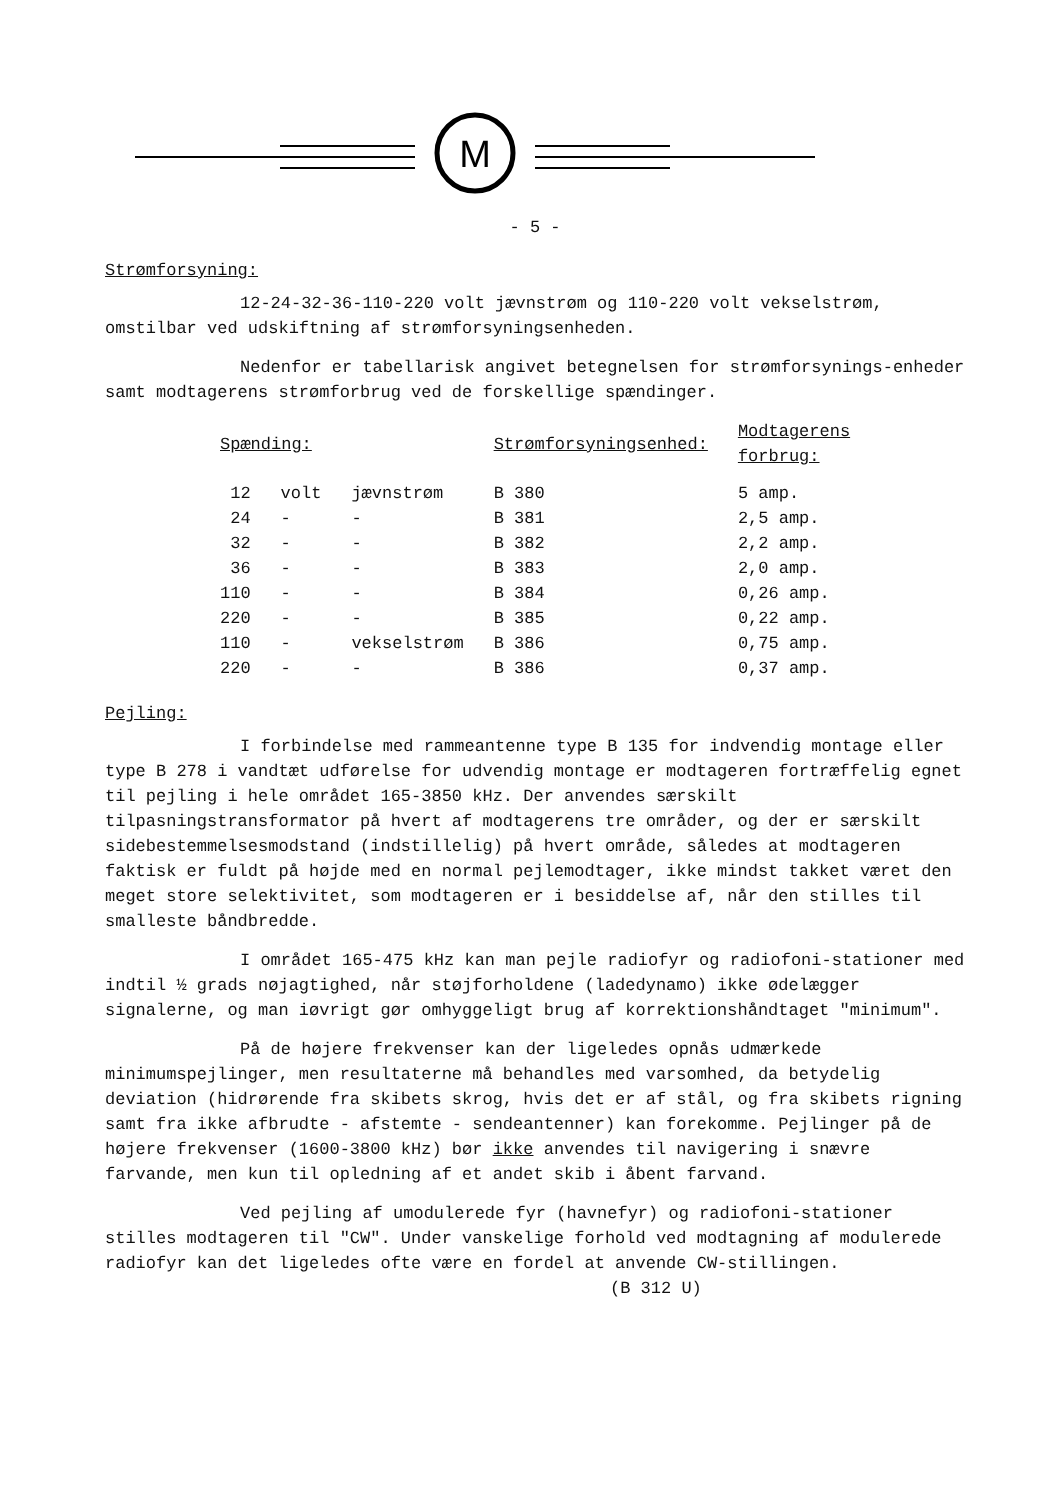M
- 5 -
Strømforsyning:
12-24-32-36-110-220 volt jævnstrøm og 110-220 volt vekselstrøm, omstilbar ved udskiftning af strømforsyningsenheden.
Nedenfor er tabellarisk angivet betegnelsen for strømforsynings-enheder samt modtagerens strømforbrug ved de forskellige spændinger.
| Spænding: | | | Strømforsyningsenhed: | Modtagerens forbrug: |
| --- | --- | --- | --- | --- |
| 12 | volt | jævnstrøm | B 380 | 5 amp. |
| 24 | - | - | B 381 | 2,5 amp. |
| 32 | - | - | B 382 | 2,2 amp. |
| 36 | - | - | B 383 | 2,0 amp. |
| 110 | - | - | B 384 | 0,26 amp. |
| 220 | - | - | B 385 | 0,22 amp. |
| 110 | - | vekselstrøm | B 386 | 0,75 amp. |
| 220 | - | - | B 386 | 0,37 amp. |
Pejling:
I forbindelse med rammeantenne type B 135 for indvendig montage eller type B 278 i vandtæt udførelse for udvendig montage er modtageren fortræffelig egnet til pejling i hele området 165-3850 kHz. Der anvendes særskilt tilpasningstransformator på hvert af modtagerens tre områder, og der er særskilt sidebestemmelsesmodstand (indstillelig) på hvert område, således at modtageren faktisk er fuldt på højde med en normal pejlemodtager, ikke mindst takket været den meget store selektivitet, som modtageren er i besiddelse af, når den stilles til smalleste båndbredde.
I området 165-475 kHz kan man pejle radiofyr og radiofoni-stationer med indtil ½ grads nøjagtighed, når støjforholdene (ladedynamo) ikke ødelægger signalerne, og man iøvrigt gør omhyggeligt brug af korrektionshåndtaget "minimum".
På de højere frekvenser kan der ligeledes opnås udmærkede minimumspejlinger, men resultaterne må behandles med varsomhed, da betydelig deviation (hidrørende fra skibets skrog, hvis det er af stål, og fra skibets rigning samt fra ikke afbrudte - afstemte - sendeantenner) kan forekomme. Pejlinger på de højere frekvenser (1600-3800 kHz) bør ikke anvendes til navigering i snævre farvande, men kun til opledning af et andet skib i åbent farvand.
Ved pejling af umodulerede fyr (havnefyr) og radiofoni-stationer stilles modtageren til "CW". Under vanskelige forhold ved modtagning af modulerede radiofyr kan det ligeledes ofte være en fordel at anvende CW-stillingen.
(B 312 U)